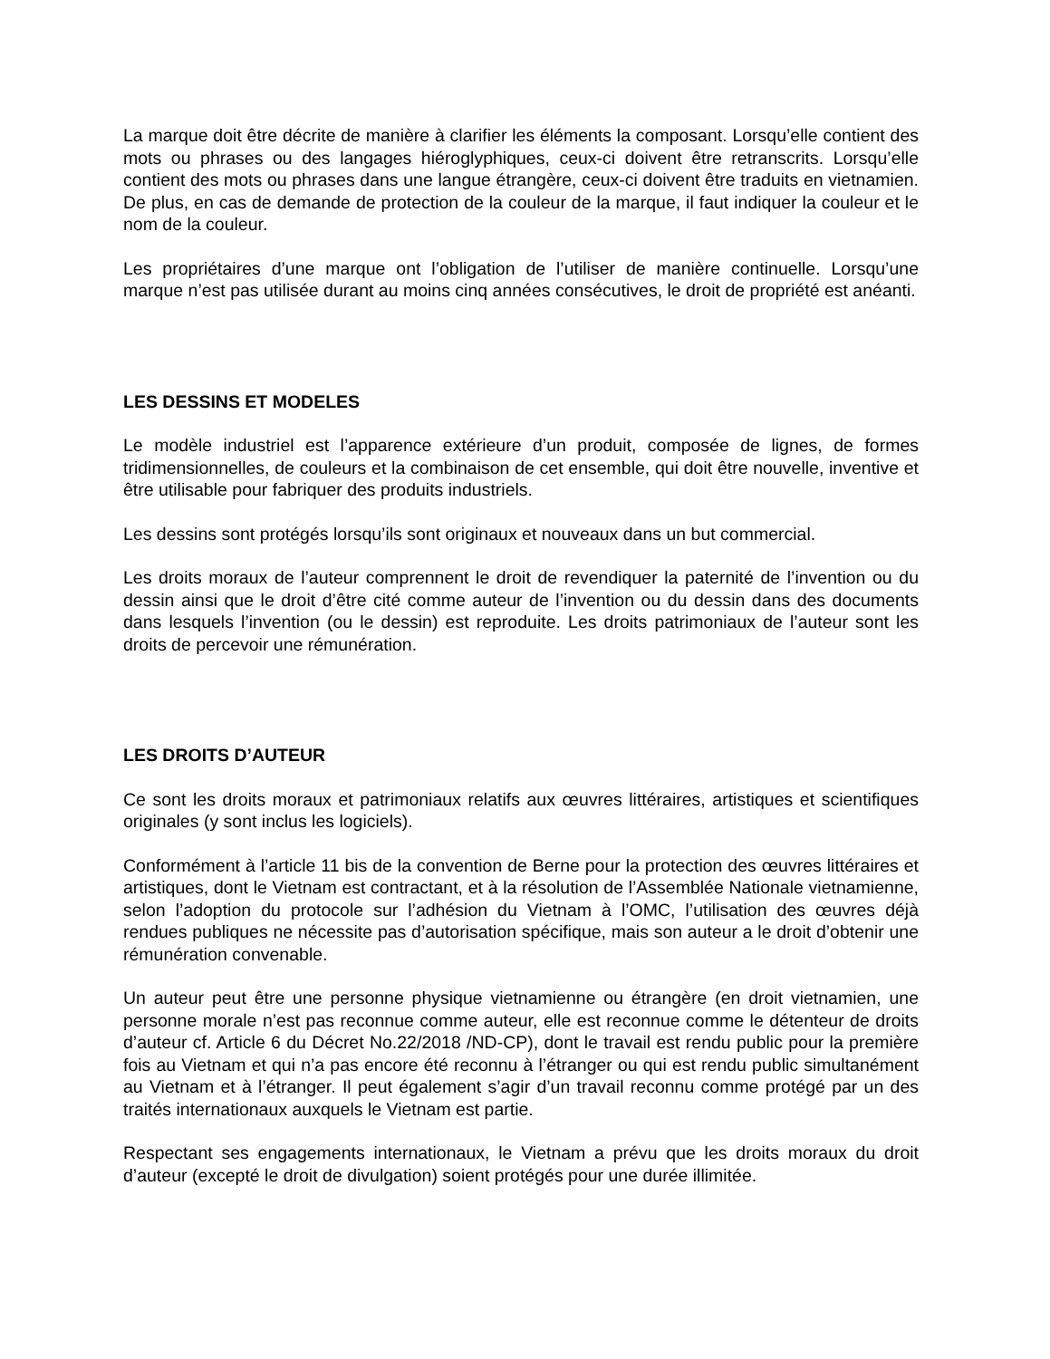La marque doit être décrite de manière à clarifier les éléments la composant. Lorsqu’elle contient des mots ou phrases ou des langages hiéroglyphiques, ceux-ci doivent être retranscrits. Lorsqu’elle contient des mots ou phrases dans une langue étrangère, ceux-ci doivent être traduits en vietnamien. De plus, en cas de demande de protection de la couleur de la marque, il faut indiquer la couleur et le nom de la couleur.
Les propriétaires d’une marque ont l’obligation de l’utiliser de manière continuelle. Lorsqu’une marque n’est pas utilisée durant au moins cinq années consécutives, le droit de propriété est anéanti.
LES DESSINS ET MODELES
Le modèle industriel est l’apparence extérieure d’un produit, composée de lignes, de formes tridimensionnelles, de couleurs et la combinaison de cet ensemble, qui doit être nouvelle, inventive et être utilisable pour fabriquer des produits industriels.
Les dessins sont protégés lorsqu’ils sont originaux et nouveaux dans un but commercial.
Les droits moraux de l’auteur comprennent le droit de revendiquer la paternité de l’invention ou du dessin ainsi que le droit d’être cité comme auteur de l’invention ou du dessin dans des documents dans lesquels l’invention (ou le dessin) est reproduite. Les droits patrimoniaux de l’auteur sont les droits de percevoir une rémunération.
LES DROITS D’AUTEUR
Ce sont les droits moraux et patrimoniaux relatifs aux œuvres littéraires, artistiques et scientifiques originales (y sont inclus les logiciels).
Conformément à l’article 11 bis de la convention de Berne pour la protection des œuvres littéraires et artistiques, dont le Vietnam est contractant, et à la résolution de l’Assemblée Nationale vietnamienne, selon l’adoption du protocole sur l’adhésion du Vietnam à l’OMC, l’utilisation des œuvres déjà rendues publiques ne nécessite pas d’autorisation spécifique, mais son auteur a le droit d’obtenir une rémunération convenable.
Un auteur peut être une personne physique vietnamienne ou étrangère (en droit vietnamien, une personne morale n’est pas reconnue comme auteur, elle est reconnue comme le détenteur de droits d’auteur cf. Article 6 du Décret No.22/2018 /ND-CP), dont le travail est rendu public pour la première fois au Vietnam et qui n’a pas encore été reconnu à l’étranger ou qui est rendu public simultanément au Vietnam et à l’étranger. Il peut également s’agir d’un travail reconnu comme protégé par un des traités internationaux auxquels le Vietnam est partie.
Respectant ses engagements internationaux, le Vietnam a prévu que les droits moraux du droit d’auteur (excepté le droit de divulgation) soient protégés pour une durée illimitée.